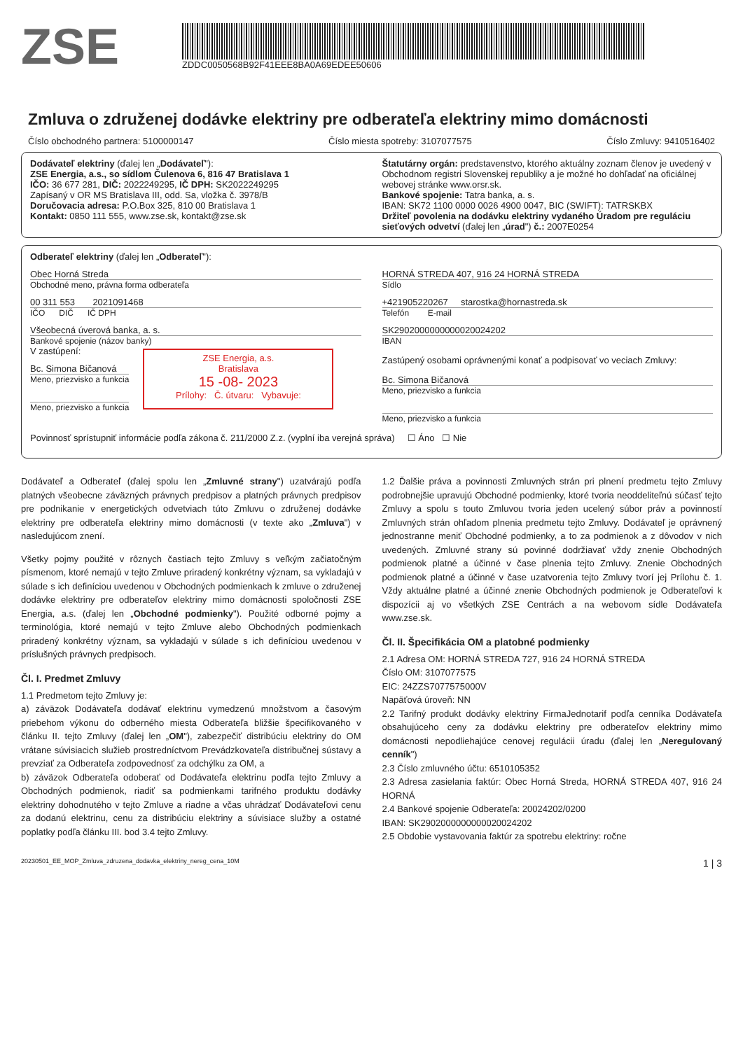ZSE
ZDDC0050568B92F41EEE8BA0A69EDEE50606
Zmluva o združenej dodávke elektriny pre odberateľa elektriny mimo domácnosti
Číslo obchodného partnera: 5100000147 Číslo miesta spotreby: 3107077575 Číslo Zmluvy: 9410516402
Dodávateľ elektriny (ďalej len „Dodávateľ"):
ZSE Energia, a.s., so sídlom Čulenova 6, 816 47 Bratislava 1
IČO: 36 677 281, DIČ: 2022249295, IČ DPH: SK2022249295
Zapísaný v OR MS Bratislava III, odd. Sa, vložka č. 3978/B
Doručovacia adresa: P.O.Box 325, 810 00 Bratislava 1
Kontakt: 0850 111 555, www.zse.sk, kontakt@zse.sk
Štatutárny orgán: predstavenstvo, ktorého aktuálny zoznam členov je uvedený v Obchodnom registri Slovenskej republiky a je možné ho dohľadať na oficiálnej webovej stránke www.orsr.sk.
Bankové spojenie: Tatra banka, a. s.
IBAN: SK72 1100 0000 0026 4900 0047, BIC (SWIFT): TATRSKBX
Držiteľ povolenia na dodávku elektriny vydaného Úradom pre reguláciu sieťových odvetví (ďalej len „úrad") č.: 2007E0254
Odberateľ elektriny (ďalej len „Odberateľ"):
Obec Horná Streda
Obchodné meno, právna forma odberateľa
00 311 553 2021091468
IČO DIČ IČ DPH
Všeobecná úverová banka, a. s.
Bankové spojenie (názov banky)
V zastúpení:
Bc. Simona Bičanová
Meno, priezvisko a funkcia
Meno, priezvisko a funkcia
ZSE Energia, a.s.
Bratislava
15 -08- 2023
Prílohy: Č. útvaru: Vybavuje:
HORNÁ STREDA 407, 916 24 HORNÁ STREDA
Sídlo
+421905220267 starostka@hornastreda.sk
Telefón E-mail
SK2902000000000020024202
IBAN
Zastúpený osobami oprávnenými konať a podpisovať vo veciach Zmluvy:
Bc. Simona Bičanová
Meno, priezvisko a funkcia
Meno, priezvisko a funkcia
Povinnosť sprístupniť informácie podľa zákona č. 211/2000 Z.z. (vyplní iba verejná správa) ☐ Áno ☐ Nie
Dodávateľ a Odberateľ (ďalej spolu len „Zmluvné strany") uzatvárajú podľa platných všeobecne záväzných právnych predpisov a platných právnych predpisov pre podnikanie v energetických odvetviach túto Zmluvu o združenej dodávke elektriny pre odberateľa elektriny mimo domácnosti (v texte ako „Zmluva") v nasledujúcom znení.
Všetky pojmy použité v rôznych častiach tejto Zmluvy s veľkým začiatočným písmenom, ktoré nemajú v tejto Zmluve priradený konkrétny význam, sa vykladajú v súlade s ich definíciou uvedenou v Obchodných podmienkach k zmluve o združenej dodávke elektriny pre odberateľov elektriny mimo domácnosti spoločnosti ZSE Energia, a.s. (ďalej len „Obchodné podmienky"). Použité odborné pojmy a terminológia, ktoré nemajú v tejto Zmluve alebo Obchodných podmienkach priradený konkrétny význam, sa vykladajú v súlade s ich definíciou uvedenou v príslušných právnych predpisoch.
Čl. I. Predmet Zmluvy
1.1 Predmetom tejto Zmluvy je:
a) záväzok Dodávateľa dodávať elektrinu vymedzenú množstvom a časovým priebehom výkonu do odberného miesta Odberateľa bližšie špecifikovaného v článku II. tejto Zmluvy (ďalej len „OM"), zabezpečiť distribúciu elektriny do OM vrátane súvisiacich služieb prostredníctvom Prevádzkovateľa distribučnej sústavy a prevziať za Odberateľa zodpovednosť za odchýlku za OM, a
b) záväzok Odberateľa odoberať od Dodávateľa elektrinu podľa tejto Zmluvy a Obchodných podmienok, riadiť sa podmienkami tarifného produktu dodávky elektriny dohodnutého v tejto Zmluve a riadne a včas uhrádzať Dodávateľovi cenu za dodanú elektrinu, cenu za distribúciu elektriny a súvisiace služby a ostatné poplatky podľa článku III. bod 3.4 tejto Zmluvy.
1.2 Ďalšie práva a povinnosti Zmluvných strán pri plnení predmetu tejto Zmluvy podrobnejšie upravujú Obchodné podmienky, ktoré tvoria neoddeliteľnú súčasť tejto Zmluvy a spolu s touto Zmluvou tvoria jeden ucelený súbor práv a povinností Zmluvných strán ohľadom plnenia predmetu tejto Zmluvy. Dodávateľ je oprávnený jednostranne meniť Obchodné podmienky, a to za podmienok a z dôvodov v nich uvedených. Zmluvné strany sú povinné dodržiavať vždy znenie Obchodných podmienok platné a účinné v čase plnenia tejto Zmluvy. Znenie Obchodných podmienok platné a účinné v čase uzatvorenia tejto Zmluvy tvorí jej Prílohu č. 1. Vždy aktuálne platné a účinné znenie Obchodných podmienok je Odberateľovi k dispozícii aj vo všetkých ZSE Centrách a na webovom sídle Dodávateľa www.zse.sk.
Čl. II. Špecifikácia OM a platobné podmienky
2.1 Adresa OM: HORNÁ STREDA 727, 916 24 HORNÁ STREDA
Číslo OM: 3107077575
EIC: 24ZZS7077575000V
Napäťová úroveň: NN
2.2 Tarifný produkt dodávky elektriny FirmaJednotarif podľa cenníka Dodávateľa obsahujúceho ceny za dodávku elektriny pre odberateľov elektriny mimo domácnosti nepodliehajúce cenovej regulácii úradu (ďalej len „Neregulovaný cenník")
2.3 Číslo zmluvného účtu: 6510105352
2.3 Adresa zasielania faktúr: Obec Horná Streda, HORNÁ STREDA 407, 916 24 HORNÁ
2.4 Bankové spojenie Odberateľa: 20024202/0200
IBAN: SK2902000000000020024202
2.5 Obdobie vystavovania faktúr za spotrebu elektriny: ročne
20230501_EE_MOP_Zmluva_zdruzena_dodavka_elektriny_nereg_cena_10M 1 | 3